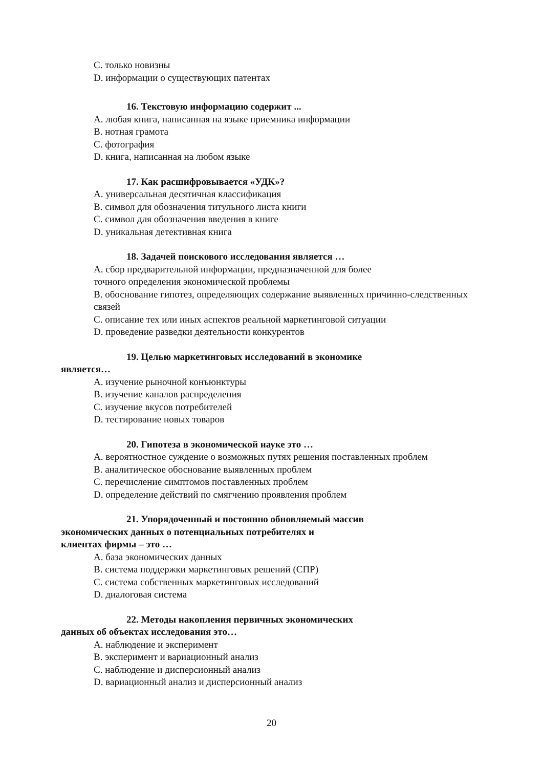C. только новизны
D. информации о существующих патентах
16. Текстовую информацию содержит ...
A. любая книга, написанная на языке приемника информации
B. нотная грамота
C. фотография
D. книга, написанная на любом языке
17. Как расшифровывается «УДК»?
A. универсальная десятичная классификация
B. символ для обозначения титульного листа книги
C. символ для обозначения введения в книге
D. уникальная детективная книга
18. Задачей поискового исследования является …
A. сбор предварительной информации, предназначенной для более
точного определения экономической проблемы
B. обоснование гипотез, определяющих содержание выявленных причинно-следственных связей
C. описание тех или иных аспектов реальной маркетинговой ситуации
D. проведение разведки деятельности конкурентов
19. Целью маркетинговых исследований в экономике
является…
A. изучение рыночной конъюнктуры
B. изучение каналов распределения
C. изучение вкусов потребителей
D. тестирование новых товаров
20. Гипотеза в экономической науке это …
A. вероятностное суждение о возможных путях решения поставленных проблем
B. аналитическое обоснование выявленных проблем
C. перечисление симптомов поставленных проблем
D. определение действий по смягчению проявления проблем
21. Упорядоченный и постоянно обновляемый массив
экономических данных о потенциальных потребителях и
клиентах фирмы – это …
A. база экономических данных
B. система поддержки маркетинговых решений (СПР)
C. система собственных маркетинговых исследований
D. диалоговая система
22. Методы накопления первичных экономических
данных об объектах исследования это…
A. наблюдение и эксперимент
B. эксперимент и вариационный анализ
C. наблюдение и дисперсионный анализ
D. вариационный анализ и дисперсионный анализ
20